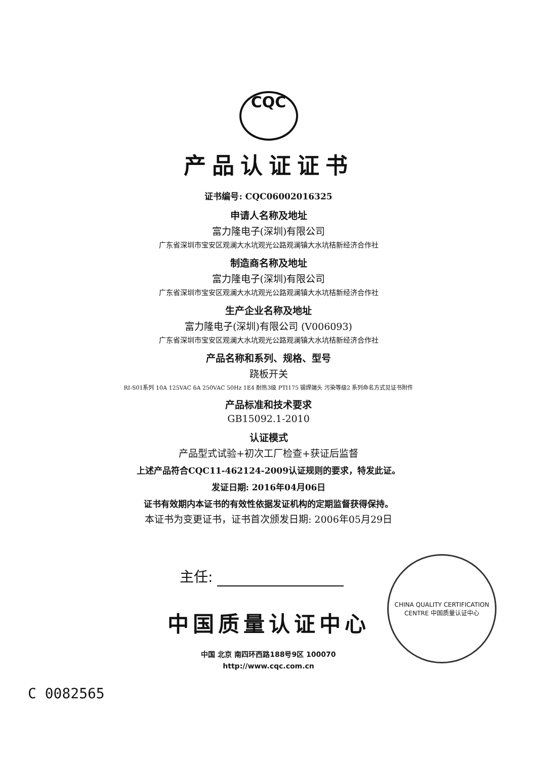CQC
产品认证证书
证书编号: CQC06002016325
申请人名称及地址
富力隆电子(深圳)有限公司
广东省深圳市宝安区观澜大水坑观光公路观澜镇大水坑桔新经济合作社
制造商名称及地址
富力隆电子(深圳)有限公司
广东省深圳市宝安区观澜大水坑观光公路观澜镇大水坑桔新经济合作社
生产企业名称及地址
富力隆电子(深圳)有限公司 (V006093)
广东省深圳市宝安区观澜大水坑观光公路观澜镇大水坑桔新经济合作社
产品名称和系列、规格、型号
跷板开关
RI-S01系列 10A 125VAC 6A 250VAC 50Hz 1E4 耐热3级 PTI175 锡焊端头 污染等级2 系列命名方式见证书附件
产品标准和技术要求
GB15092.1-2010
认证模式
产品型式试验+初次工厂检查+获证后监督
上述产品符合CQC11-462124-2009认证规则的要求，特发此证。
发证日期: 2016年04月06日
证书有效期内本证书的有效性依据发证机构的定期监督获得保持。
本证书为变更证书，证书首次颁发日期: 2006年05月29日
主任:
CHINA QUALITY CERTIFICATION CENTRE 中国质量认证中心
中国质量认证中心
中国 北京 南四环西路188号9区 100070
http://www.cqc.com.cn
C 0082565